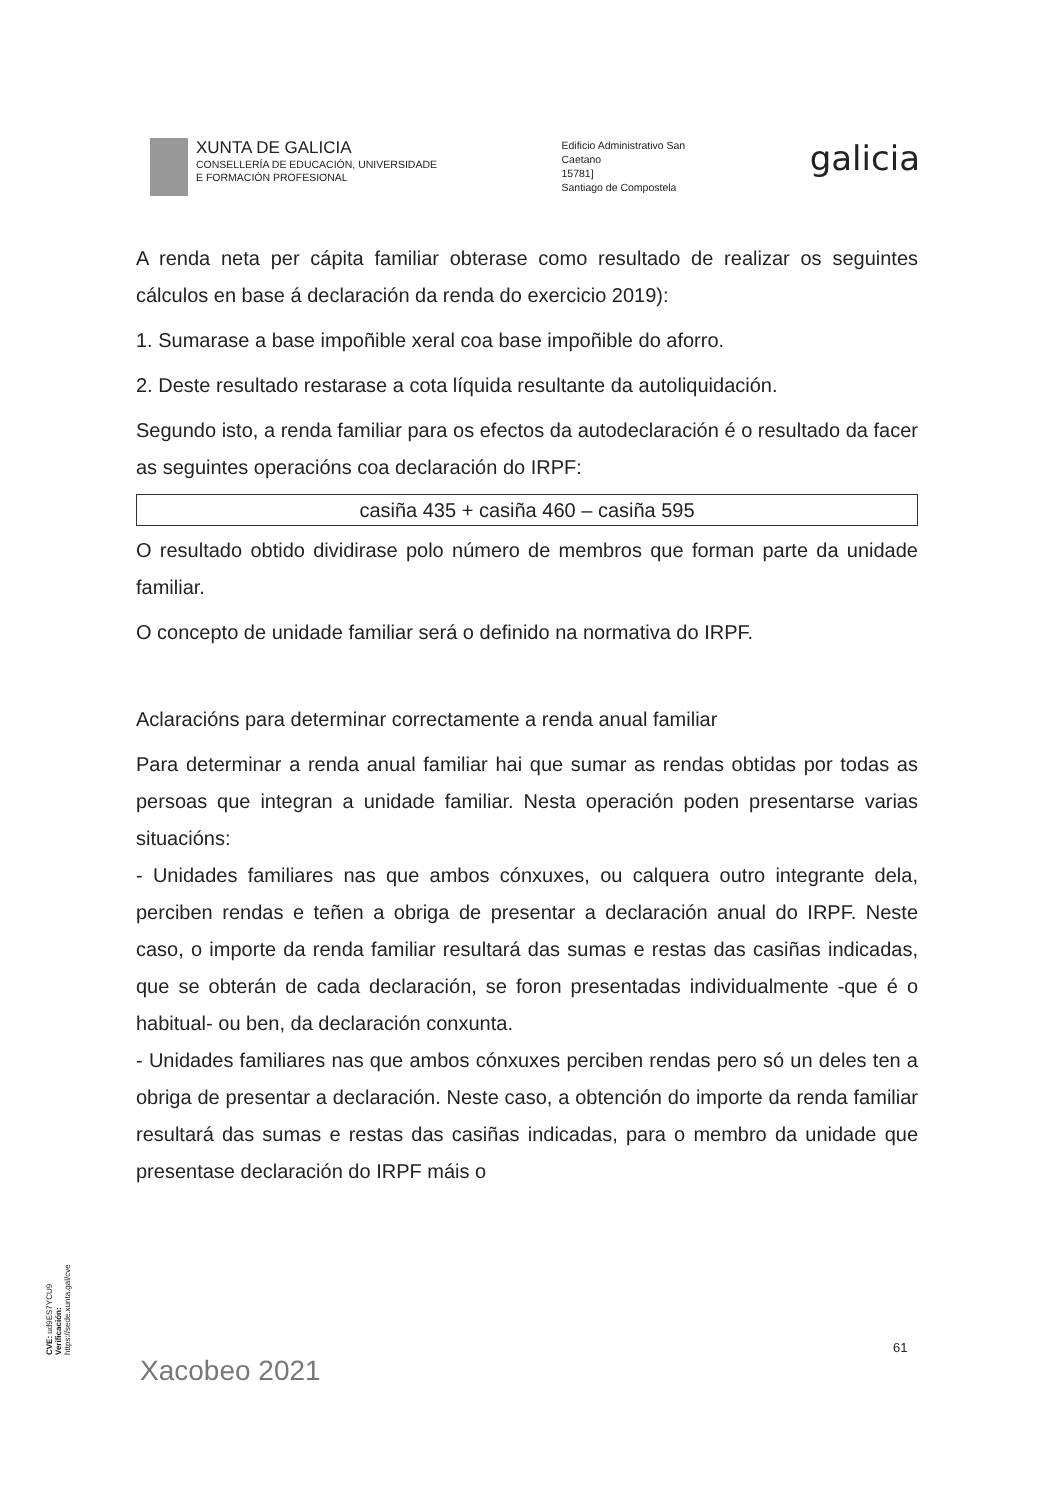XUNTA DE GALICIA
CONSELLERÍA DE EDUCACIÓN, UNIVERSIDADE
E FORMACIÓN PROFESIONAL
Edificio Administrativo San
Caetano
15781]
Santiago de Compostela
galicia
A renda neta per cápita familiar obterase como resultado de realizar os seguintes cálculos en base á declaración da renda do exercicio 2019):
1. Sumarase a base impoñible xeral coa base impoñible do aforro.
2. Deste resultado restarase a cota líquida resultante da autoliquidación.
Segundo isto, a renda familiar para os efectos da autodeclaración é o resultado da facer as seguintes operacións coa declaración do IRPF:
casiña 435 + casiña 460 – casiña 595
O resultado obtido dividirase polo número de membros que forman parte da unidade familiar.
O concepto de unidade familiar será o definido na normativa do IRPF.
Aclaracións para determinar correctamente a renda anual familiar
Para determinar a renda anual familiar hai que sumar as rendas obtidas por todas as persoas que integran a unidade familiar. Nesta operación poden presentarse varias situacións:
- Unidades familiares nas que ambos cónxuxes, ou calquera outro integrante dela, perciben rendas e teñen a obriga de presentar a declaración anual do IRPF. Neste caso, o importe da renda familiar resultará das sumas e restas das casiñas indicadas, que se obterán de cada declaración, se foron presentadas individualmente -que é o habitual- ou ben, da declaración conxunta.
- Unidades familiares nas que ambos cónxuxes perciben rendas pero só un deles ten a obriga de presentar a declaración. Neste caso, a obtención do importe da renda familiar resultará das sumas e restas das casiñas indicadas, para o membro da unidade que presentase declaración do IRPF máis o
CVE: ud9ES7YCU9
Verificación: https://sede.xunta.gal/cve
61
Xacobeo 2021